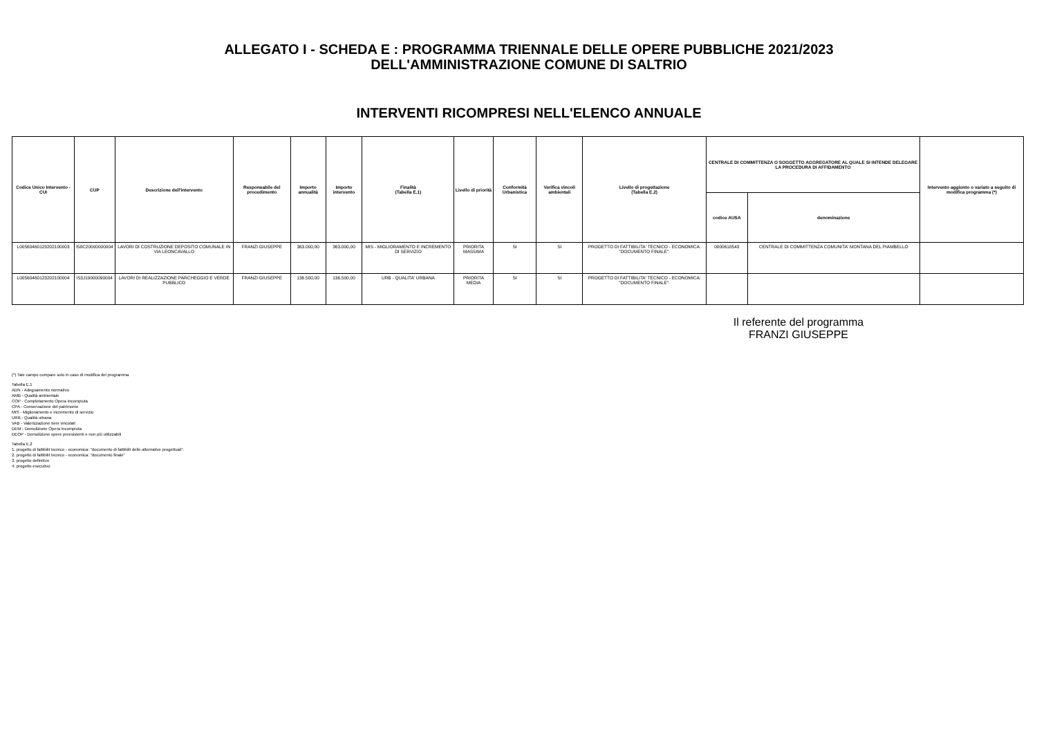ALLEGATO I - SCHEDA E : PROGRAMMA TRIENNALE DELLE OPERE PUBBLICHE 2021/2023
DELL'AMMINISTRAZIONE COMUNE DI SALTRIO
INTERVENTI RICOMPRESI NELL'ELENCO ANNUALE
| Codice Unico Intervento - CUI | CUP | Descrizione dell'intervento | Responsabile del procedimento | Importo annualità | Importo intervento | Finalità (Tabella E.1) | Livello di priorità | Conformità Urbanistica | Verifica vincoli ambientali | Livello di progettazione (Tabella E.2) | CENTRALE DI COMMITTENZA O SOGGETTO AGGREGATORE AL QUALE SI INTENDE DELEGARE LA PROCEDURA DI AFFIDAMENTO | | Intervento aggiunto o variato a seguito di modifica programma (*) |
| --- | --- | --- | --- | --- | --- | --- | --- | --- | --- | --- | --- | --- | --- |
| | | | | | | | | | | | codice AUSA | denominazione | |
| L00560460123202100003 | I58C20000000004 | LAVORI DI COSTRUZIONE DEPOSITO COMUNALE IN VIA LEONCAVALLO | FRANZI GIUSEPPE | 363.000,00 | 363.000,00 | MIS - MIGLIORAMENTO E INCREMENTO DI SERVIZIO | PRIORITA MASSIMA | SI | SI | PROGETTO DI FATTIBILITA' TECNICO - ECONOMICA: "DOCUMENTO FINALE". | 0000618543 | CENTRALE DI COMMITTENZA COMUNITA' MONTANA DEL PIAMBELLO | |
| L00560460123202100004 | I53J19000090004 | LAVORI DI REALIZZAZIONE PARCHEGGIO E VERDE PUBBLICO | FRANZI GIUSEPPE | 136.500,00 | 136.500,00 | URB - QUALITA' URBANA | PRIORITA MEDIA | SI | SI | PROGETTO DI FATTIBILITA' TECNICO - ECONOMICA: "DOCUMENTO FINALE". | | | |
Il referente del programma
FRANZI GIUSEPPE
(*) Tale campo compare solo in caso di modifica del programma
Tabella E.1
ADN - Adeguamento normativo
AMB - Qualità ambientale
COP - Completamento Opera Incompiuta
CPA - Conservazione del patrimonio
MIS - Miglioramento e incremento di servizio
URB - Qualità urbana
VAB - Valorizzazione beni vincolati
DEM - Demolizione Opera Incompiuta
DEOP - Demolizione opere preesistenti e non più utilizzabili
Tabella E.2
1. progetto di fattibilit tecnico - economica: "documento di fattibilit delle alternative progettuali".
2. progetto di fattibilit tecnico - economica: "documento finale"
3. progetto definitivo
4. progetto esecutivo